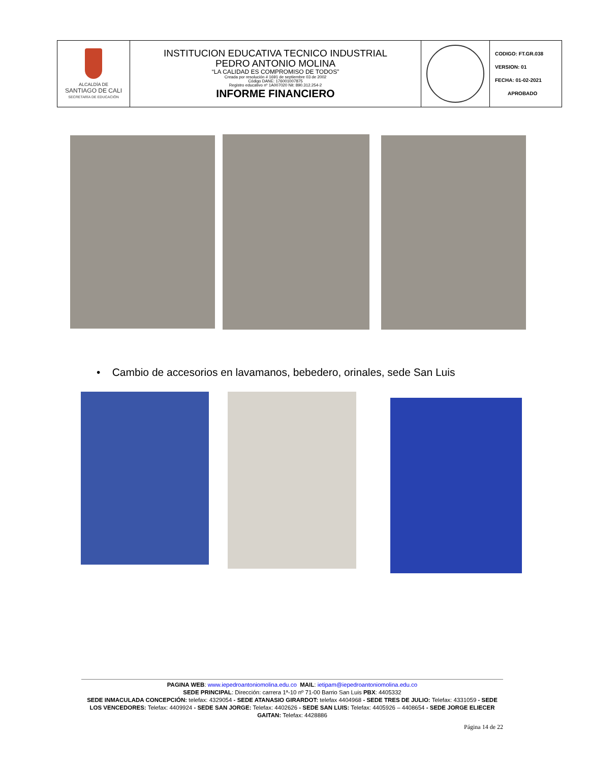| ALCALDÍA DE SANTIAGO DE CALI SECRETARÍA DE EDUCACIÓN | INSTITUCION EDUCATIVA TECNICO INDUSTRIAL PEDRO ANTONIO MOLINA “LA CALIDAD ES COMPROMISO DE TODOS” Creada por resolución # 1691 de septiembre 03 de 2002 Código DANE: 176001007875 Registro educativo nº 1A007020 Nit: 890.312.254-2 INFORME FINANCIERO | | CODIGO: FT.GR.038 VERSION: 01 FECHA: 01-02-2021 APROBADO |
• Cambio de accesorios en lavamanos, bebedero, orinales, sede San Luis
PAGINA WEB: www.iepedroantoniomolina.edu.co MAIL: ietipam@iepedroantoniomolina.edu.co
SEDE PRINCIPAL: Dirección: carrera 1ª-10 nº 71-00 Barrio San Luis PBX: 4405332
SEDE INMACULADA CONCEPCIÓN: telefax: 4329054 - SEDE ATANASIO GIRARDOT: telefax 4404968 - SEDE TRES DE JULIO: Telefax: 4331059 - SEDE LOS VENCEDORES: Telefax: 4409924 - SEDE SAN JORGE: Telefax: 4402626 - SEDE SAN LUIS: Telefax: 4405926 – 4408654 - SEDE JORGE ELIECER GAITAN: Telefax: 4428886
Página 14 de 22